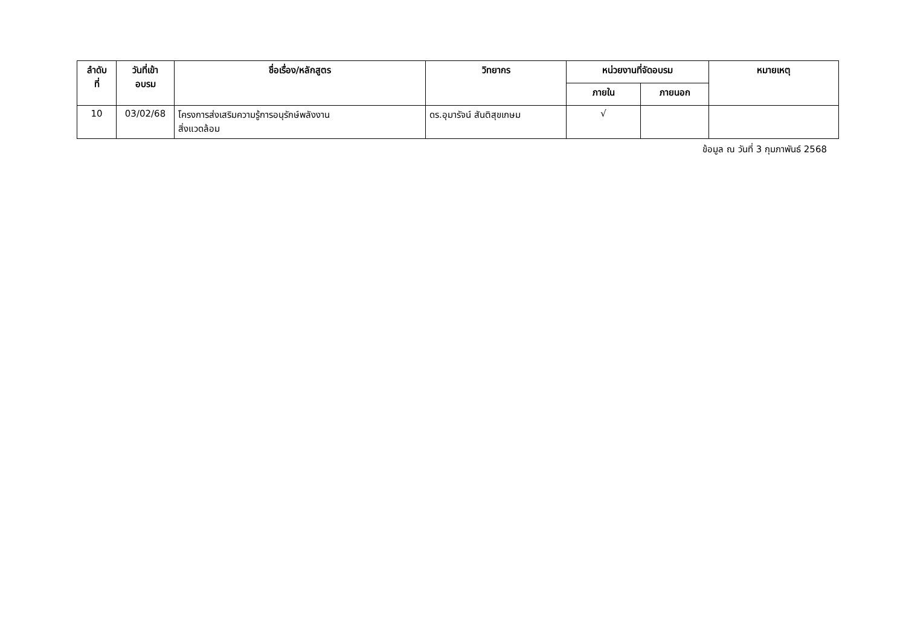| ลำดับ ที่ | วันที่เข้า อบรม | ชื่อเรื่อง/หลักสูตร | วิทยากร | หน่วยงานที่จัดอบรม | | หมายเหตุ |
| --- | --- | --- | --- | --- | --- | --- |
| | | | | ภายใน | ภายนอก | |
| 10 | 03/02/68 | โครงการส่งเสริมความรู้การอนุรักษ์พลังงาน สิ่งแวดล้อม | ดร.อุมารัจน์ สันติสุขเกษม | √ | | |
ข้อมูล ณ วันที่ 3 กุมภาพันธ์ 2568